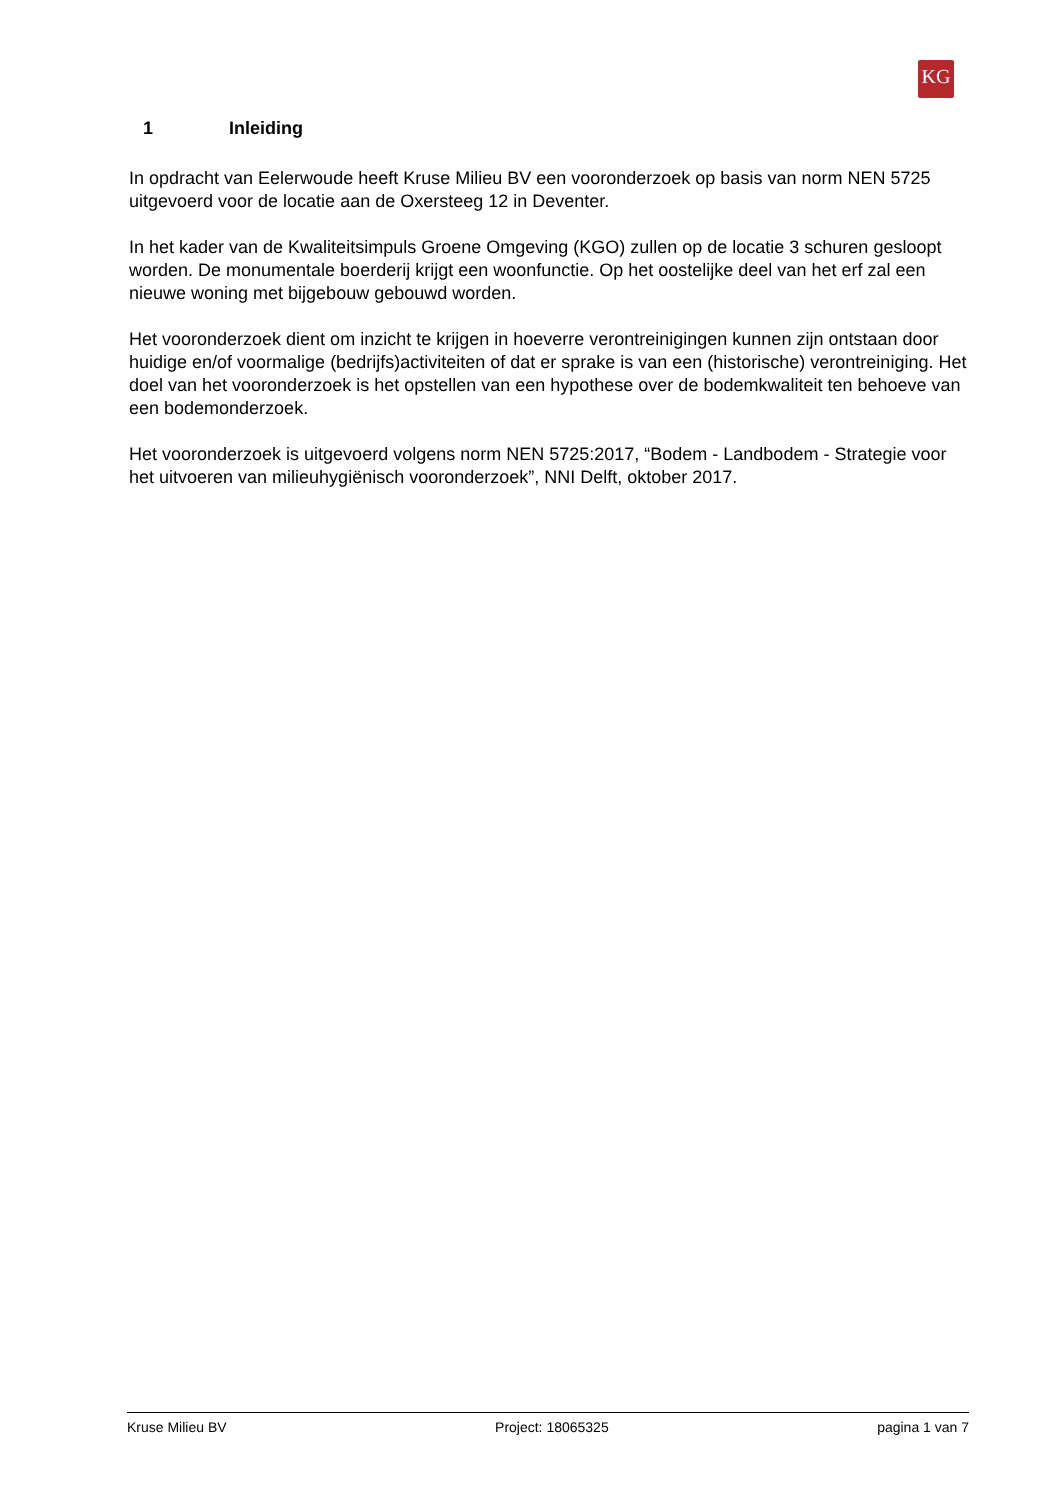KG
1 Inleiding
In opdracht van Eelerwoude heeft Kruse Milieu BV een vooronderzoek op basis van norm NEN 5725 uitgevoerd voor de locatie aan de Oxersteeg 12 in Deventer.
In het kader van de Kwaliteitsimpuls Groene Omgeving (KGO) zullen op de locatie 3 schuren gesloopt worden. De monumentale boerderij krijgt een woonfunctie. Op het oostelijke deel van het erf zal een nieuwe woning met bijgebouw gebouwd worden.
Het vooronderzoek dient om inzicht te krijgen in hoeverre verontreinigingen kunnen zijn ontstaan door huidige en/of voormalige (bedrijfs)activiteiten of dat er sprake is van een (historische) verontreiniging. Het doel van het vooronderzoek is het opstellen van een hypothese over de bodemkwaliteit ten behoeve van een bodemonderzoek.
Het vooronderzoek is uitgevoerd volgens norm NEN 5725:2017, “Bodem - Landbodem - Strategie voor het uitvoeren van milieuhygiënisch vooronderzoek”, NNI Delft, oktober 2017.
Kruse Milieu BV Project: 18065325 pagina 1 van 7